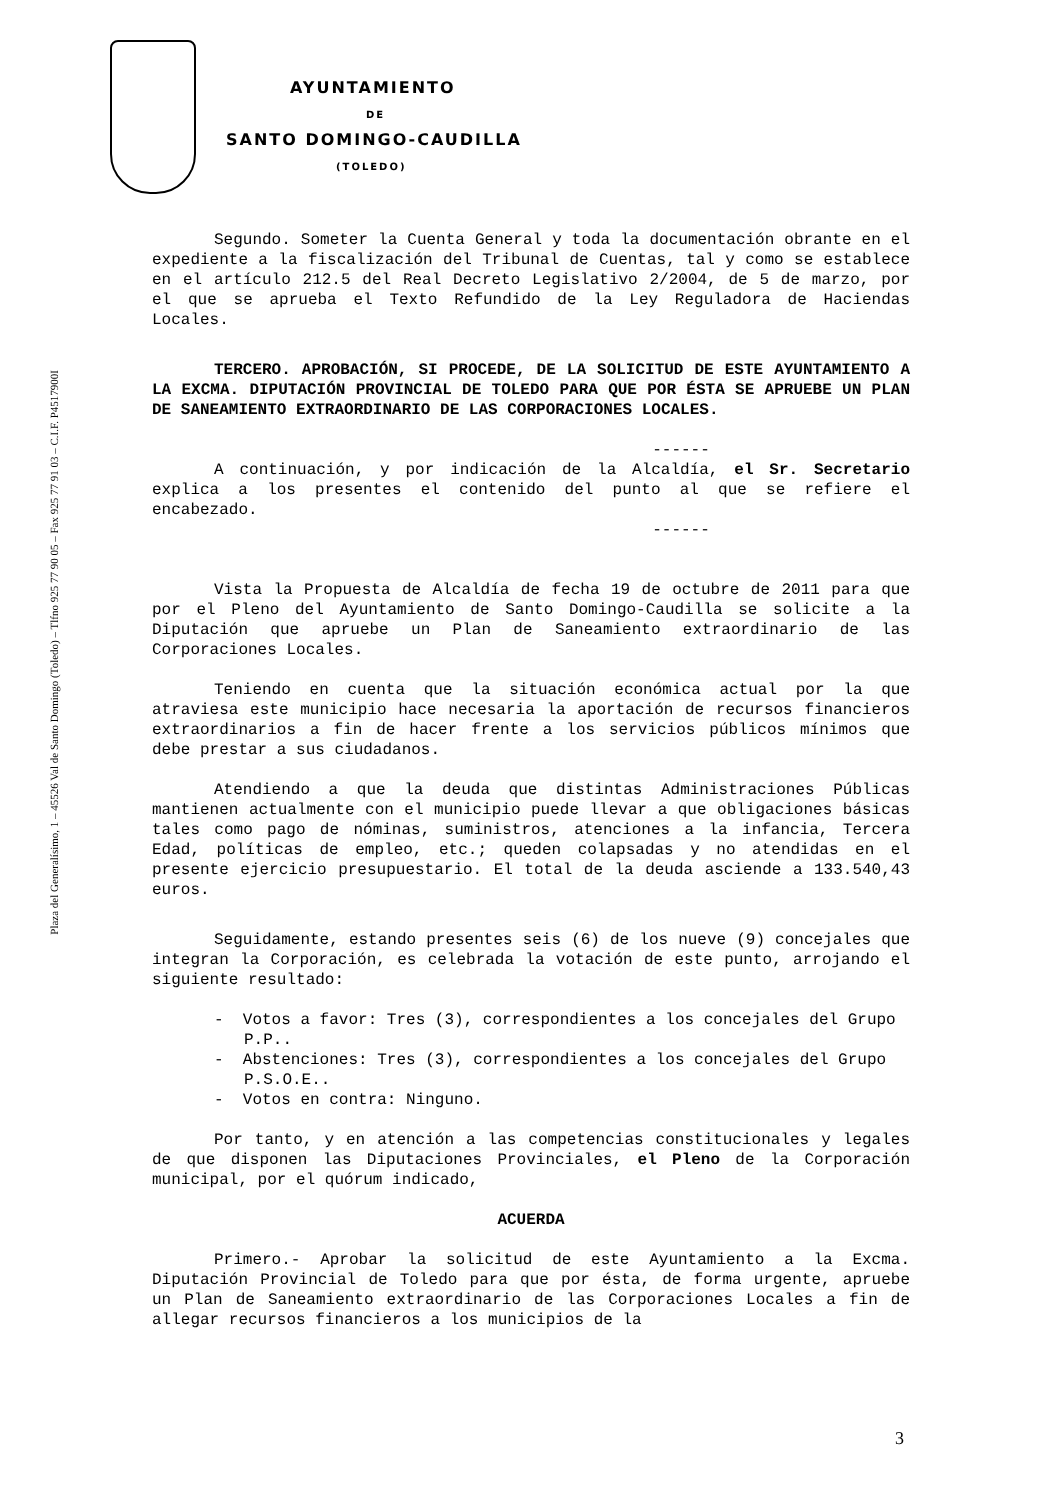Plaza del Generalísimo, 1 – 45526 Val de Santo Domingo (Toledo) – Tlfno 925 77 90 05 – Fax 925 77 91 03 – C.I.F. P4517900I
AYUNTAMIENTO
DE
SANTO DOMINGO-CAUDILLA
(TOLEDO)
Segundo. Someter la Cuenta General y toda la documentación obrante en el expediente a la fiscalización del Tribunal de Cuentas, tal y como se establece en el artículo 212.5 del Real Decreto Legislativo 2/2004, de 5 de marzo, por el que se aprueba el Texto Refundido de la Ley Reguladora de Haciendas Locales.
TERCERO. APROBACIÓN, SI PROCEDE, DE LA SOLICITUD DE ESTE AYUNTAMIENTO A LA EXCMA. DIPUTACIÓN PROVINCIAL DE TOLEDO PARA QUE POR ÉSTA SE APRUEBE UN PLAN DE SANEAMIENTO EXTRAORDINARIO DE LAS CORPORACIONES LOCALES.
------
A continuación, y por indicación de la Alcaldía, el Sr. Secretario explica a los presentes el contenido del punto al que se refiere el encabezado.
------
Vista la Propuesta de Alcaldía de fecha 19 de octubre de 2011 para que por el Pleno del Ayuntamiento de Santo Domingo-Caudilla se solicite a la Diputación que apruebe un Plan de Saneamiento extraordinario de las Corporaciones Locales.
Teniendo en cuenta que la situación económica actual por la que atraviesa este municipio hace necesaria la aportación de recursos financieros extraordinarios a fin de hacer frente a los servicios públicos mínimos que debe prestar a sus ciudadanos.
Atendiendo a que la deuda que distintas Administraciones Públicas mantienen actualmente con el municipio puede llevar a que obligaciones básicas tales como pago de nóminas, suministros, atenciones a la infancia, Tercera Edad, políticas de empleo, etc.; queden colapsadas y no atendidas en el presente ejercicio presupuestario. El total de la deuda asciende a 133.540,43 euros.
Seguidamente, estando presentes seis (6) de los nueve (9) concejales que integran la Corporación, es celebrada la votación de este punto, arrojando el siguiente resultado:
- Votos a favor: Tres (3), correspondientes a los concejales del Grupo P.P..
- Abstenciones: Tres (3), correspondientes a los concejales del Grupo P.S.O.E..
- Votos en contra: Ninguno.
Por tanto, y en atención a las competencias constitucionales y legales de que disponen las Diputaciones Provinciales, el Pleno de la Corporación municipal, por el quórum indicado,
ACUERDA
Primero.- Aprobar la solicitud de este Ayuntamiento a la Excma. Diputación Provincial de Toledo para que por ésta, de forma urgente, apruebe un Plan de Saneamiento extraordinario de las Corporaciones Locales a fin de allegar recursos financieros a los municipios de la
3